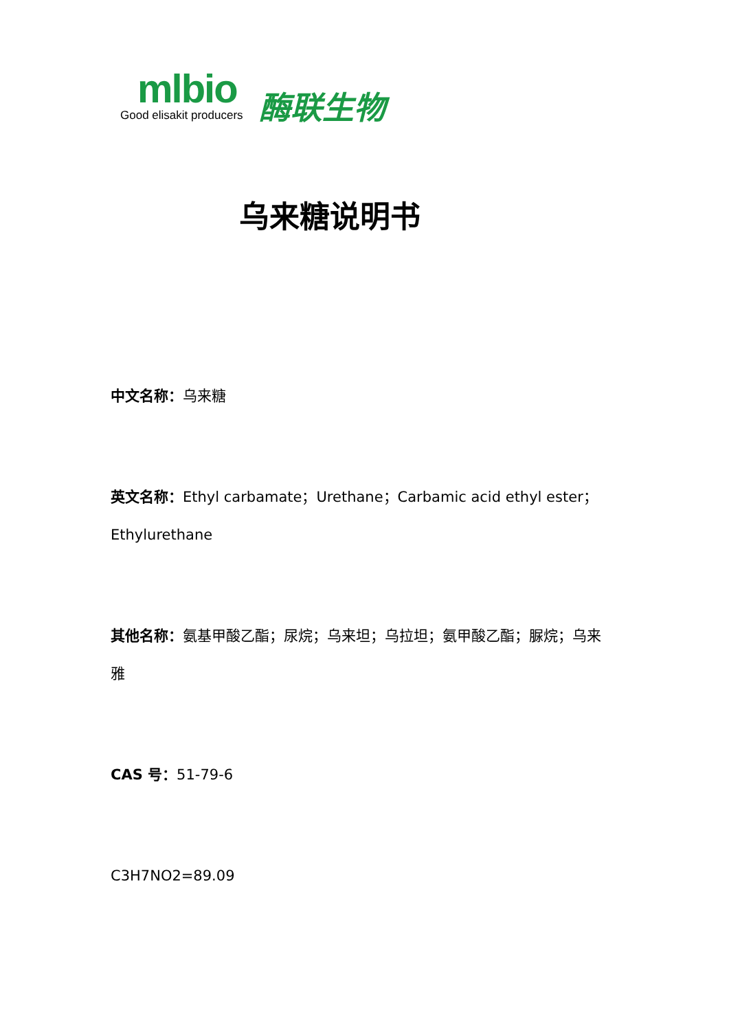mlbio
Good elisakit producers
酶联生物
乌来糖说明书
中文名称：乌来糖
英文名称：Ethyl carbamate；Urethane；Carbamic acid ethyl ester；Ethylurethane
其他名称：氨基甲酸乙酯；尿烷；乌来坦；乌拉坦；氨甲酸乙酯；脲烷；乌来雅
CAS 号：51-79-6
C3H7NO2=89.09